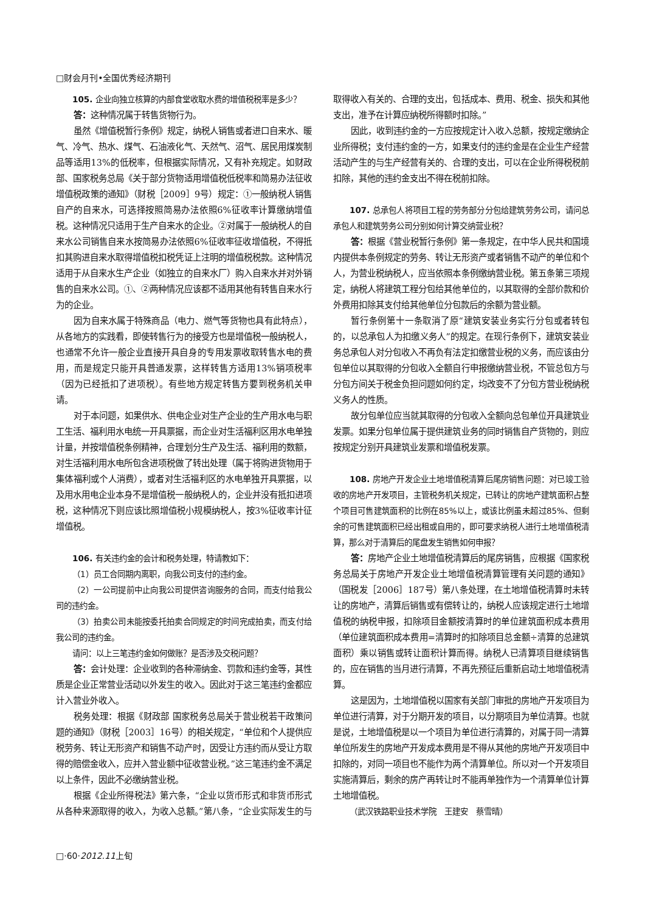□财会月刊•全国优秀经济期刊
105. 企业向独立核算的内部食堂收取水费的增值税税率是多少？
答：这种情况属于转售货物行为。
虽然《增值税暂行条例》规定，纳税人销售或者进口自来水、暖气、冷气、热水、煤气、石油液化气、天然气、沼气、居民用煤炭制品等适用13%的低税率，但根据实际情况，又有补充规定。如财政部、国家税务总局《关于部分货物适用增值税低税率和简易办法征收增值税政策的通知》（财税［2009］9号）规定：①一般纳税人销售自产的自来水，可选择按照简易办法依照6%征收率计算缴纳增值税。这种情况只适用于生产自来水的企业。②对属于一般纳税人的自来水公司销售自来水按简易办法依照6%征收率征收增值税，不得抵扣其购进自来水取得增值税扣税凭证上注明的增值税税款。这种情况适用于从自来水生产企业（如独立的自来水厂）购入自来水并对外销售的自来水公司。①、②两种情况应该都不适用其他有转售自来水行为的企业。
因为自来水属于特殊商品（电力、燃气等货物也具有此特点），从各地方的实践看，即使转售行为的接受方也是增值税一般纳税人，也通常不允许一般企业直接开具自身的专用发票收取转售水电的费用，而是规定只能开具普通发票，这样转售方适用13%销项税率（因为已经抵扣了进项税）。有些地方规定转售方要到税务机关申请。
对于本问题，如果供水、供电企业对生产企业的生产用水电与职工生活、福利用水电统一开具票据，而企业对生活福利区用水电单独计量，并按增值税条例精神，合理划分生产及生活、福利用的数额，对生活福利用水电所包含进项税做了转出处理（属于将购进货物用于集体福利或个人消费），或者对生活福利区的水电单独开具票据，以及用水用电企业本身不是增值税一般纳税人的，企业并没有抵扣进项税，这种情况下则应该比照增值税小规模纳税人，按3%征收率计征增值税。
106. 有关违约金的会计和税务处理，特请教如下：
（1）员工合同期内离职，向我公司支付的违约金。
（2）一公司提前中止向我公司提供咨询服务的合同，而支付给我公司的违约金。
（3）拍卖公司未能按委托拍卖合同规定的时间完成拍卖，而支付给我公司的违约金。
请问：以上三笔违约金如何做账？是否涉及交税问题？
答：会计处理：企业收到的各种滞纳金、罚款和违约金等，其性质是企业正常营业活动以外发生的收入。因此对于这三笔违约金都应计入营业外收入。
税务处理：根据《财政部 国家税务总局关于营业税若干政策问题的通知》（财税［2003］16号）的相关规定，“单位和个人提供应税劳务、转让无形资产和销售不动产时，因受让方违约而从受让方取得的赔偿金收入，应并入营业额中征收营业税。”这三笔违约金不满足以上条件，因此不必缴纳营业税。
根据《企业所得税法》第六条，“企业以货币形式和非货币形式从各种来源取得的收入，为收入总额。”第八条，“企业实际发生的与取得收入有关的、合理的支出，包括成本、费用、税金、损失和其他支出，准予在计算应纳税所得额时扣除。”
因此，收到违约金的一方应按规定计入收入总额，按规定缴纳企业所得税；支付违约金的一方，如果支付的违约金是在企业生产经营活动产生的与生产经营有关的、合理的支出，可以在企业所得税税前扣除，其他的违约金支出不得在税前扣除。
107. 总承包人将项目工程的劳务部分分包给建筑劳务公司，请问总承包人和建筑劳务公司分别如何计算交纳营业税？
答：根据《营业税暂行条例》第一条规定，在中华人民共和国境内提供本条例规定的劳务、转让无形资产或者销售不动产的单位和个人，为营业税纳税人，应当依照本条例缴纳营业税。第五条第三项规定，纳税人将建筑工程分包给其他单位的，以其取得的全部价款和价外费用扣除其支付给其他单位分包款后的余额为营业额。
暂行条例第十一条取消了原“建筑安装业务实行分包或者转包的，以总承包人为扣缴义务人”的规定。在现行条例下，建筑安装业务总承包人对分包收入不再负有法定扣缴营业税的义务，而应该由分包单位以其取得的分包收入全额自行申报缴纳营业税，不管总包方与分包方间关于税金负担问题如何约定，均改变不了分包方营业税纳税义务人的性质。
故分包单位应当就其取得的分包收入全额向总包单位开具建筑业发票。如果分包单位属于提供建筑业务的同时销售自产货物的，则应按规定分别开具建筑业发票和增值税发票。
108. 房地产开发企业土地增值税清算后尾房销售问题：对已竣工验收的房地产开发项目，主管税务机关规定，已转让的房地产建筑面积占整个项目可售建筑面积的比例在85%以上，或该比例虽未超过85%、但剩余的可售建筑面积已经出租或自用的，即可要求纳税人进行土地增值税清算，那么对于清算后的尾盘发生销售如何申报？
答：房地产企业土地增值税清算后的尾房销售，应根据《国家税务总局关于房地产开发企业土地增值税清算管理有关问题的通知》（国税发［2006］187号）第八条处理，在土地增值税清算时未转让的房地产，清算后销售或有偿转让的，纳税人应该规定进行土地增值税的纳税申报，扣除项目金额按清算时的单位建筑面积成本费用（单位建筑面积成本费用=清算时的扣除项目总金额÷清算的总建筑面积）乘以销售或转让面积计算而得。纳税人已清算项目继续销售的，应在销售的当月进行清算，不再先预征后重新启动土地增值税清算。
这是因为，土地增值税以国家有关部门审批的房地产开发项目为单位进行清算，对于分期开发的项目，以分期项目为单位清算。也就是说，土地增值税是以一个项目为单位进行清算的，对属于同一清算单位所发生的房地产开发成本费用是不得从其他的房地产开发项目中扣除的，对同一项目也不能作为两个清算单位。所以对一个开发项目实施清算后，剩余的房产再转让时不能再单独作为一个清算单位计算土地增值税。
（武汉铁路职业技术学院　王建安　蔡雪晴）
□·60·2012.11上旬